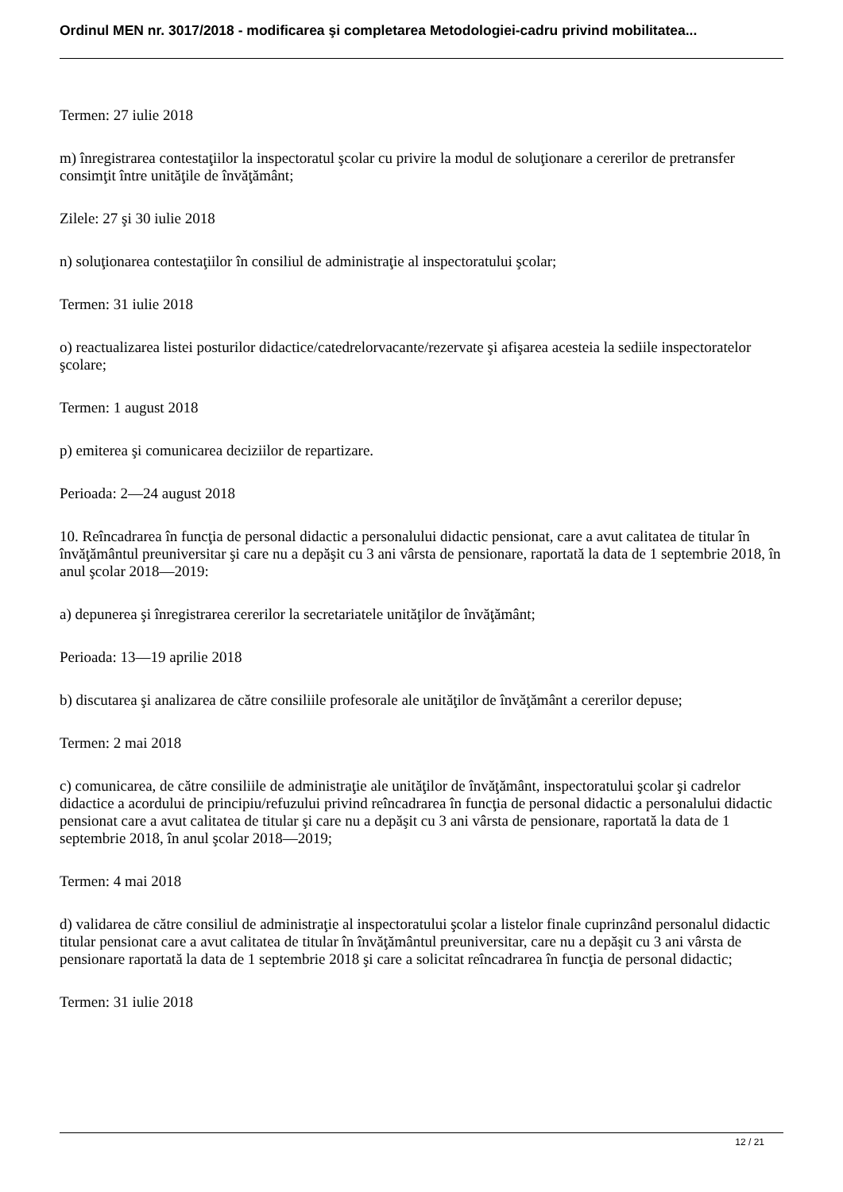Ordinul MEN nr. 3017/2018 - modificarea şi completarea Metodologiei-cadru privind mobilitatea...
Termen: 27 iulie 2018
m) înregistrarea contestaţiilor la inspectoratul şcolar cu privire la modul de soluţionare a cererilor de pretransfer consimţit între unităţile de învăţământ;
Zilele: 27 şi 30 iulie 2018
n) soluţionarea contestaţiilor în consiliul de administraţie al inspectoratului şcolar;
Termen: 31 iulie 2018
o) reactualizarea listei posturilor didactice/catedrelorvacante/rezervate şi afişarea acesteia la sediile inspectoratelor şcolare;
Termen: 1 august 2018
p) emiterea şi comunicarea deciziilor de repartizare.
Perioada: 2—24 august 2018
10. Reîncadrarea în funcţia de personal didactic a personalului didactic pensionat, care a avut calitatea de titular în învăţământul preuniversitar şi care nu a depăşit cu 3 ani vârsta de pensionare, raportată la data de 1 septembrie 2018, în anul şcolar 2018—2019:
a) depunerea şi înregistrarea cererilor la secretariatele unităţilor de învăţământ;
Perioada: 13—19 aprilie 2018
b) discutarea şi analizarea de către consiliile profesorale ale unităţilor de învăţământ a cererilor depuse;
Termen: 2 mai 2018
c) comunicarea, de către consiliile de administraţie ale unităţilor de învăţământ, inspectoratului şcolar şi cadrelor didactice a acordului de principiu/refuzului privind reîncadrarea în funcţia de personal didactic a personalului didactic pensionat care a avut calitatea de titular şi care nu a depăşit cu 3 ani vârsta de pensionare, raportată la data de 1 septembrie 2018, în anul şcolar 2018—2019;
Termen: 4 mai 2018
d) validarea de către consiliul de administraţie al inspectoratului şcolar a listelor finale cuprinzând personalul didactic titular pensionat care a avut calitatea de titular în învăţământul preuniversitar, care nu a depăşit cu 3 ani vârsta de pensionare raportată la data de 1 septembrie 2018 şi care a solicitat reîncadrarea în funcţia de personal didactic;
Termen: 31 iulie 2018
12 / 21